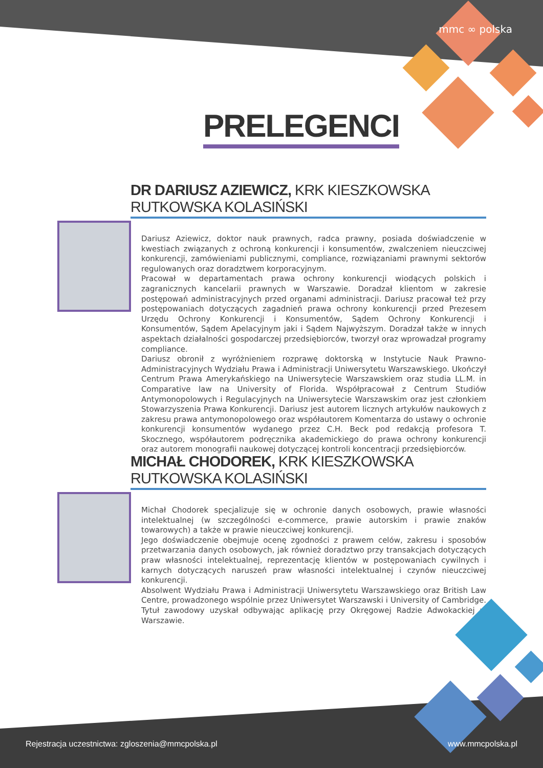mmc ∞ polska
PRELEGENCI
DR DARIUSZ AZIEWICZ, KRK KIESZKOWSKA RUTKOWSKA KOLASIŃSKI
Dariusz Aziewicz, doktor nauk prawnych, radca prawny, posiada doświadczenie w kwestiach związanych z ochroną konkurencji i konsumentów, zwalczeniem nieuczciwej konkurencji, zamówieniami publicznymi, compliance, rozwiązaniami prawnymi sektorów regulowanych oraz doradztwem korporacyjnym.
Pracował w departamentach prawa ochrony konkurencji wiodących polskich i zagranicznych kancelarii prawnych w Warszawie. Doradzał klientom w zakresie postępowań administracyjnych przed organami administracji. Dariusz pracował też przy postępowaniach dotyczących zagadnień prawa ochrony konkurencji przed Prezesem Urzędu Ochrony Konkurencji i Konsumentów, Sądem Ochrony Konkurencji i Konsumentów, Sądem Apelacyjnym jaki i Sądem Najwyższym. Doradzał także w innych aspektach działalności gospodarczej przedsiębiorców, tworzył oraz wprowadzał programy compliance.
Dariusz obronił z wyróżnieniem rozprawę doktorską w Instytucie Nauk Prawno-Administracyjnych Wydziału Prawa i Administracji Uniwersytetu Warszawskiego. Ukończył Centrum Prawa Amerykańskiego na Uniwersytecie Warszawskiem oraz studia LL.M. in Comparative law na University of Florida. Współpracował z Centrum Studiów Antymonopolowych i Regulacyjnych na Uniwersytecie Warszawskim oraz jest członkiem Stowarzyszenia Prawa Konkurencji. Dariusz jest autorem licznych artykułów naukowych z zakresu prawa antymonopolowego oraz współautorem Komentarza do ustawy o ochronie konkurencji konsumentów wydanego przez C.H. Beck pod redakcją profesora T. Skocznego, współautorem podręcznika akademickiego do prawa ochrony konkurencji oraz autorem monografii naukowej dotyczącej kontroli koncentracji przedsiębiorców.
MICHAŁ CHODOREK, KRK KIESZKOWSKA RUTKOWSKA KOLASIŃSKI
Michał Chodorek specjalizuje się w ochronie danych osobowych, prawie własności intelektualnej (w szczególności e-commerce, prawie autorskim i prawie znaków towarowych) a także w prawie nieuczciwej konkurencji.
Jego doświadczenie obejmuje ocenę zgodności z prawem celów, zakresu i sposobów przetwarzania danych osobowych, jak również doradztwo przy transakcjach dotyczących praw własności intelektualnej, reprezentację klientów w postępowaniach cywilnych i karnych dotyczących naruszeń praw własności intelektualnej i czynów nieuczciwej konkurencji.
Absolwent Wydziału Prawa i Administracji Uniwersytetu Warszawskiego oraz British Law Centre, prowadzonego wspólnie przez Uniwersytet Warszawski i University of Cambridge. Tytuł zawodowy uzyskał odbywając aplikację przy Okręgowej Radzie Adwokackiej w Warszawie.
Rejestracja uczestnictwa: zgloszenia@mmcpolska.pl
www.mmcpolska.pl